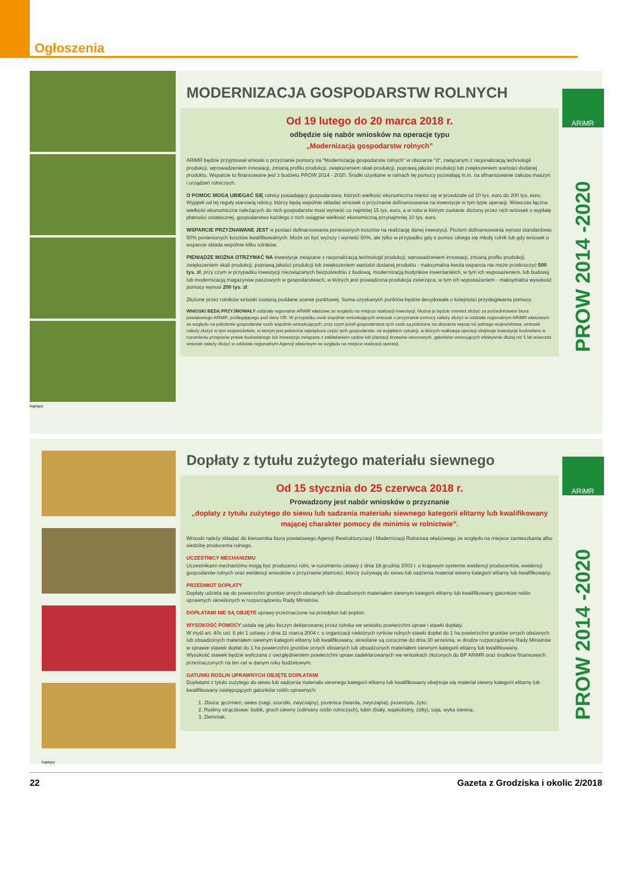Ogłoszenia
logotypy
MODERNIZACJA GOSPODARSTW ROLNYCH
Od 19 lutego do 20 marca 2018 r.
odbędzie się nabór wniosków na operacje typu
„Modernizacja gospodarstw rolnych”
ARiMR będzie przyjmował wnioski o przyznanie pomocy na "Modernizację gospodarstw rolnych" w obszarze "d", związanym z racjonalizacją technologii produkcji, wprowadzeniem innowacji, zmianą profilu produkcji, zwiększeniem skali produkcji, poprawą jakości produkcji lub zwiększeniem wartości dodanej produktu. Wsparcie to finansowane jest z budżetu PROW 2014 - 2020. Środki uzyskane w ramach tej pomocy pozwalają m.in. na sfinansowanie zakupu maszyn i urządzeń rolniczych.
O POMOC MOGĄ UBIEGAĆ SIĘ rolnicy posiadający gospodarstwa, których wielkość ekonomiczna mieści się w przedziale od 10 tys. euro do 200 tys. euro. Wyjątek od tej reguły stanowią rolnicy, którzy będą wspólnie składać wniosek o przyznanie dofinansowania na inwestycje w tym typie operacji. Wówczas łączna wielkość ekonomiczna należących do nich gospodarstw musi wynieść co najmniej 15 tys. euro, a w roku w którym zostanie złożony przez nich wniosek o wypłatę płatności ostatecznej, gospodarstwo każdego z nich osiągnie wielkość ekonomiczną przynajmniej 10 tys. euro.
WSPARCIE PRZYZNAWANE JEST w postaci dofinansowania poniesionych kosztów na realizację danej inwestycji. Poziom dofinansowania wynosi standardowo 50% poniesionych kosztów kwalifikowalnych. Może on być wyższy i wynieść 60%, ale tylko w przypadku gdy o pomoc ubiega się młody rolnik lub gdy wniosek o wsparcie składa wspólnie kilku rolników.
PIENIĄDZE MOŻNA OTRZYMAĆ NA inwestycje związane z racjonalizacją technologii produkcji, wprowadzeniem innowacji, zmianą profilu produkcji, zwiększeniem skali produkcji, poprawą jakości produkcji lub zwiększeniem wartości dodanej produktu - maksymalna kwota wsparcia nie może przekroczyć 500 tys. zł, przy czym w przypadku inwestycji niezwiązanych bezpośrednio z budową, modernizacją budynków inwentarskich, w tym ich wyposażeniem, lub budową lub modernizacją magazynów paszowych w gospodarstwach, w których jest prowadzona produkcja zwierzęca, w tym ich wyposażaniem - maksymalna wysokość pomocy wynosi 200 tys. zł.
Złożone przez rolników wnioski zostaną poddane ocenie punktowej. Suma uzyskanych punktów będzie decydowała o kolejności przysługiwania pomocy.
WNIOSKI BĘDĄ PRZYJMOWAŁY oddziały regionalne ARiMR właściwe ze względu na miejsce realizacji inwestycji. Można je będzie również złożyć za pośrednictwem biura powiatowego ARiMR, podlegającego pod dany OR. W przypadku osób wspólnie wnioskujących wniosek o przyznanie pomocy należy złożyć w oddziale regionalnym ARiMR właściwym ze względu na położenie gospodarstw osób wspólnie wnioskujących, przy czym jeżeli gospodarstwa tych osób są położone na obszarze więcej niż jednego województwa, wniosek należy złożyć w tym województwie, w którym jest położona największa część tych gospodarstw, za wyjątkiem sytuacji, w których realizacja operacji obejmuje inwestycje budowlane w rozumieniu przepisów prawa budowlanego lub inwestycje związane z zakładaniem sadów lub plantacji krzewów owocowych, gatunków owocujących efektywnie dłużej niż 5 lat wówczas wniosek należy złożyć w oddziale regionalnym Agencji właściwym ze względu na miejsce realizacji operacji.
ARiMR
PROW 2014 -2020
logotypy
Dopłaty z tytułu zużytego materiału siewnego
Od 15 stycznia do 25 czerwca 2018 r.
Prowadzony jest nabór wniosków o przyznanie
„dopłaty z tytułu zużytego do siewu lub sadzenia materiału siewnego kategorii elitarny lub kwalifikowany mającej charakter pomocy de minimis w rolnictwie”.
Wnioski należy składać do kierownika biura powiatowego Agencji Restrukturyzacji i Modernizacji Rolnictwa właściwego ze względu na miejsce zamieszkania albo siedzibę producenta rolnego.
UCZESTNICY MECHANIZMU
Uczestnikami mechanizmu mogą być producenci rolni, w rozumieniu ustawy z dnia 18 grudnia 2003 r. o krajowym systemie ewidencji producentów, ewidencji gospodarstw rolnych oraz ewidencji wniosków o przyznanie płatności, którzy zużywają do siewu lub sadzenia materiał siewny kategorii elitarny lub kwalifikowany.
PRZEDMIOT DOPŁATY
Dopłaty udziela się do powierzchni gruntów ornych obsianych lub obsadzonych materiałem siewnym kategorii elitarny lub kwalifikowany gatunków roślin uprawnych określonych w rozporządzeniu Rady Ministrów.
DOPŁATAMI NIE SĄ OBJĘTE uprawy przeznaczone na przedplon lub poplon.
WYSOKOŚĆ POMOCY ustala się jako iloczyn deklarowanej przez rolnika we wniosku powierzchni upraw i stawki dopłaty.
W myśl art. 40c ust. 6 pkt 1 ustawy z dnia 11 marca 2004 r. o organizacji niektórych rynków rolnych stawki dopłat do 1 ha powierzchni gruntów ornych obsianych lub obsadzonych materiałem siewnym kategorii elitarny lub kwalifikowany, określane są corocznie do dnia 30 września, w drodze rozporządzenia Rady Ministrów w sprawie stawek dopłat do 1 ha powierzchni gruntów ornych obsianych lub obsadzonych materiałem siewnym kategorii elitarny lub kwalifikowany.
Wysokość stawek będzie wyliczana z uwzględnieniem powierzchni upraw zadeklarowanych we wnioskach złożonych do BP ARiMR oraz środków finansowych przeznaczonych na ten cel w danym roku budżetowym.
GATUNKI ROŚLIN UPRAWNYCH OBJĘTE DOPŁATAMI
Dopłatami z tytułu zużytego do siewu lub sadzenia materiału siewnego kategorii elitarny lub kwalifikowany obejmuje się materiał siewny kategorii elitarny lub kwalifikowany następujących gatunków roślin uprawnych:
1. Zboża: jęczmień, owies (nagi, szorstki, zwyczajny), pszenica (twarda, zwyczajna), pszenżyto, żyto;
2. Rośliny strączkowe: bobik, groch siewny (odmiany roślin rolniczych), łubin (biały, wąskolistny, żółty), soja, wyka siewna;
3. Ziemniak.
ARiMR
PROW 2014 -2020
22 Gazeta z Grodziska i okolic 2/2018